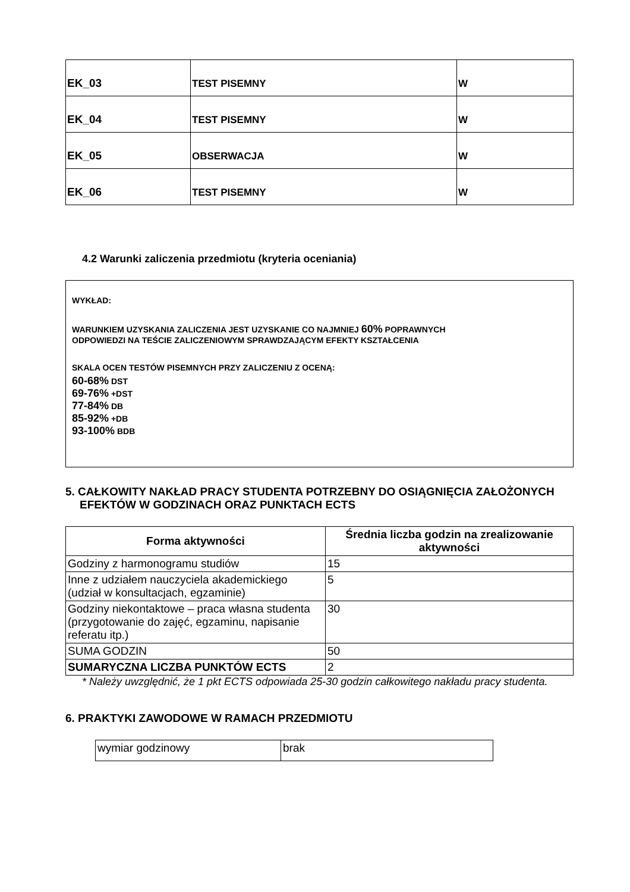| EK_03 | TEST PISEMNY | W |
| EK_04 | TEST PISEMNY | W |
| EK_05 | OBSERWACJA | W |
| EK_06 | TEST PISEMNY | W |
4.2 Warunki zaliczenia przedmiotu (kryteria oceniania)
WYKŁAD:
WARUNKIEM UZYSKANIA ZALICZENIA JEST UZYSKANIE CO NAJMNIEJ 60% POPRAWNYCH
ODPOWIEDZI NA TEŚCIE ZALICZENIOWYM SPRAWDZAJĄCYM EFEKTY KSZTAŁCENIA
SKALA OCEN TESTÓW PISEMNYCH PRZY ZALICZENIU Z OCENĄ:
60-68% DST
69-76% +DST
77-84% DB
85-92% +DB
93-100% BDB
5. CAŁKOWITY NAKŁAD PRACY STUDENTA POTRZEBNY DO OSIĄGNIĘCIA ZAŁOŻONYCH EFEKTÓW W GODZINACH ORAZ PUNKTACH ECTS
| Forma aktywności | Średnia liczba godzin na zrealizowanie aktywności |
| --- | --- |
| Godziny z harmonogramu studiów | 15 |
| Inne z udziałem nauczyciela akademickiego (udział w konsultacjach, egzaminie) | 5 |
| Godziny niekontaktowe – praca własna studenta (przygotowanie do zajęć, egzaminu, napisanie referatu itp.) | 30 |
| SUMA GODZIN | 50 |
| SUMARYCZNA LICZBA PUNKTÓW ECTS | 2 |
* Należy uwzględnić, że 1 pkt ECTS odpowiada 25-30 godzin całkowitego nakładu pracy studenta.
6. PRAKTYKI ZAWODOWE W RAMACH PRZEDMIOTU
| wymiar godzinowy | brak |